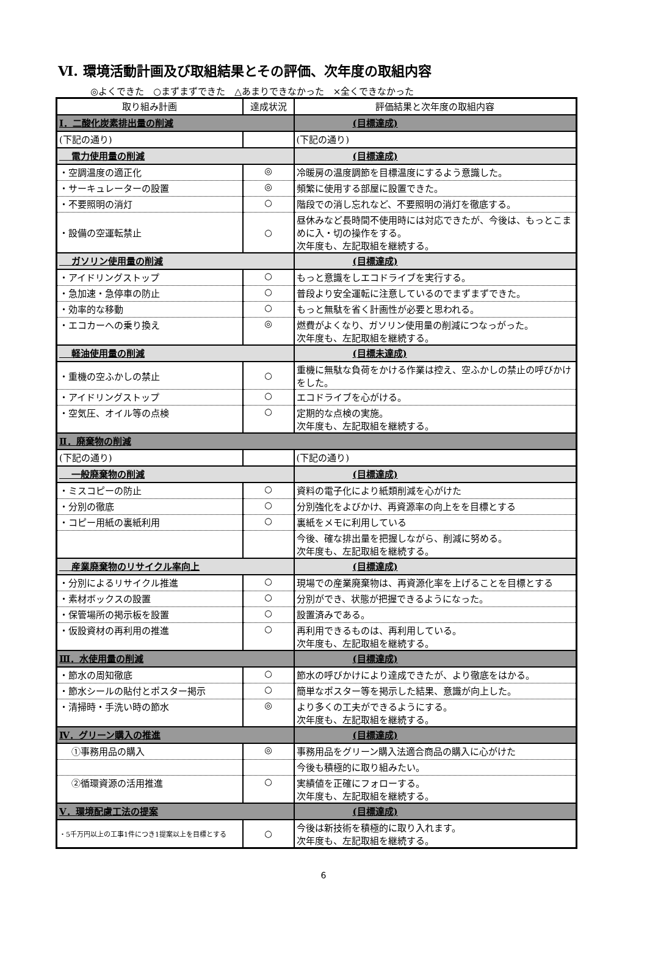Ⅵ. 環境活動計画及び取組結果とその評価、次年度の取組内容
◎よくできた　○まずまずできた　△あまりできなかった　×全くできなかった
| 取り組み計画 | 達成状況 | 評価結果と次年度の取組内容 |
| --- | --- | --- |
| Ⅰ．二酸化炭素排出量の削減 | | (目標達成) |
| (下記の通り) | | (下記の通り) |
| 電力使用量の削減 | | (目標達成) |
| ・空調温度の適正化 | ◎ | 冷暖房の温度調節を目標温度にするよう意識した。 |
| ・サーキュレーターの設置 | ◎ | 頻繁に使用する部屋に設置できた。 |
| ・不要照明の消灯 | ○ | 階段での消し忘れなど、不要照明の消灯を徹底する。 |
| ・設備の空運転禁止 | ○ | 昼休みなど長時間不使用時には対応できたが、今後は、もっとこまめに入・切の操作をする。 次年度も、左記取組を継続する。 |
| ガソリン使用量の削減 | | (目標達成) |
| ・アイドリングストップ | ○ | もっと意識をしエコドライブを実行する。 |
| ・急加速・急停車の防止 | ○ | 普段より安全運転に注意しているのでまずまずできた。 |
| ・効率的な移動 | ○ | もっと無駄を省く計画性が必要と思われる。 |
| ・エコカーへの乗り換え | ◎ | 燃費がよくなり、ガソリン使用量の削減につなっがった。 次年度も、左記取組を継続する。 |
| 軽油使用量の削減 | | (目標未達成) |
| ・重機の空ふかしの禁止 | ○ | 重機に無駄な負荷をかける作業は控え、空ふかしの禁止の呼びかけをした。 |
| ・アイドリングストップ | ○ | エコドライブを心がける。 |
| ・空気圧、オイル等の点検 | ○ | 定期的な点検の実施。 次年度も、左記取組を継続する。 |
| Ⅱ．廃棄物の削減 | | |
| (下記の通り) | | (下記の通り) |
| 一般廃棄物の削減 | | (目標達成) |
| ・ミスコピーの防止 | ○ | 資料の電子化により紙類削減を心がけた |
| ・分別の徹底 | ○ | 分別強化をよびかけ、再資源率の向上をを目標とする |
| ・コピー用紙の裏紙利用 | ○ | 裏紙をメモに利用している |
| | | 今後、確な排出量を把握しながら、削減に努める。 次年度も、左記取組を継続する。 |
| 産業廃棄物のリサイクル率向上 | | (目標達成) |
| ・分別によるリサイクル推進 | ○ | 現場での産業廃棄物は、再資源化率を上げることを目標とする |
| ・素材ボックスの設置 | ○ | 分別ができ、状態が把握できるようになった。 |
| ・保管場所の掲示板を設置 | ○ | 設置済みである。 |
| ・仮設資材の再利用の推進 | ○ | 再利用できるものは、再利用している。 次年度も、左記取組を継続する。 |
| Ⅲ．水使用量の削減 | | (目標達成) |
| ・節水の周知徹底 | ○ | 節水の呼びかけにより達成できたが、より徹底をはかる。 |
| ・節水シールの貼付とポスター掲示 | ○ | 簡単なポスター等を掲示した結果、意識が向上した。 |
| ・清掃時・手洗い時の節水 | ◎ | より多くの工夫ができるようにする。 次年度も、左記取組を継続する。 |
| Ⅳ．グリーン購入の推進 | | (目標達成) |
| ①事務用品の購入 | ◎ | 事務用品をグリーン購入法適合商品の購入に心がけた |
| | | 今後も積極的に取り組みたい。 |
| ②循環資源の活用推進 | ○ | 実績値を正確にフォローする。 次年度も、左記取組を継続する。 |
| Ⅴ．環境配慮工法の提案 | | (目標達成) |
| ・5千万円以上の工事1件につき1提案以上を目標とする | ○ | 今後は新技術を積極的に取り入れます。 次年度も、左記取組を継続する。 |
6